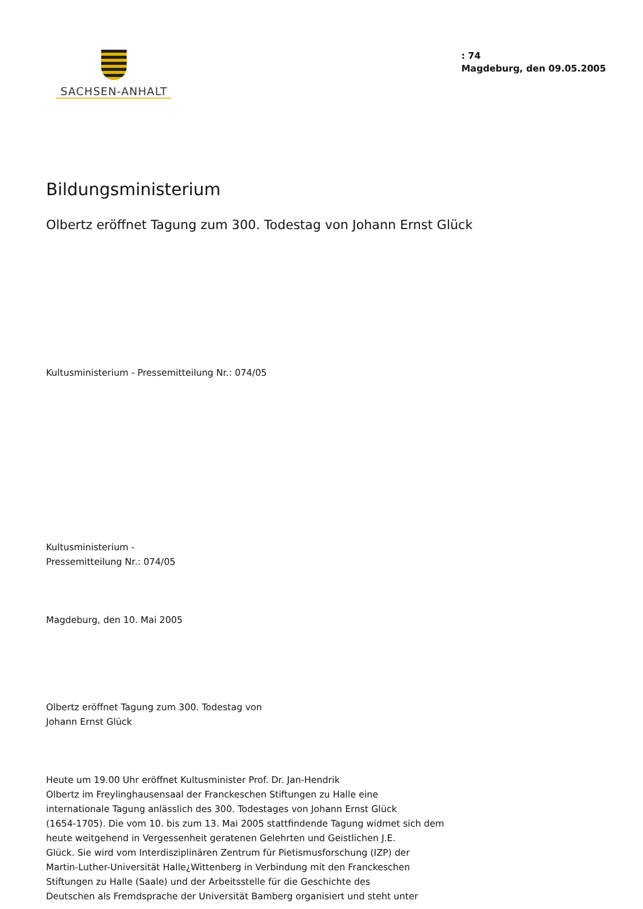SACHSEN-ANHALT
: 74
Magdeburg, den 09.05.2005
Bildungsministerium
Olbertz eröffnet Tagung zum 300. Todestag von Johann Ernst Glück
Kultusministerium - Pressemitteilung Nr.: 074/05
Kultusministerium -
Pressemitteilung Nr.: 074/05
Magdeburg, den 10. Mai 2005
Olbertz eröffnet Tagung zum 300. Todestag von
Johann Ernst Glück
Heute um 19.00 Uhr eröffnet Kultusminister Prof. Dr. Jan-Hendrik
Olbertz im Freylinghausensaal der Franckeschen Stiftungen zu Halle eine
internationale Tagung anlässlich des 300. Todestages von Johann Ernst Glück
(1654-1705). Die vom 10. bis zum 13. Mai 2005 stattfindende Tagung widmet sich dem
heute weitgehend in Vergessenheit geratenen Gelehrten und Geistlichen J.E.
Glück. Sie wird vom Interdisziplinären Zentrum für Pietismusforschung (IZP) der
Martin-Luther-Universität Halle¿Wittenberg in Verbindung mit den Franckeschen
Stiftungen zu Halle (Saale) und der Arbeitsstelle für die Geschichte des
Deutschen als Fremdsprache der Universität Bamberg organisiert und steht unter